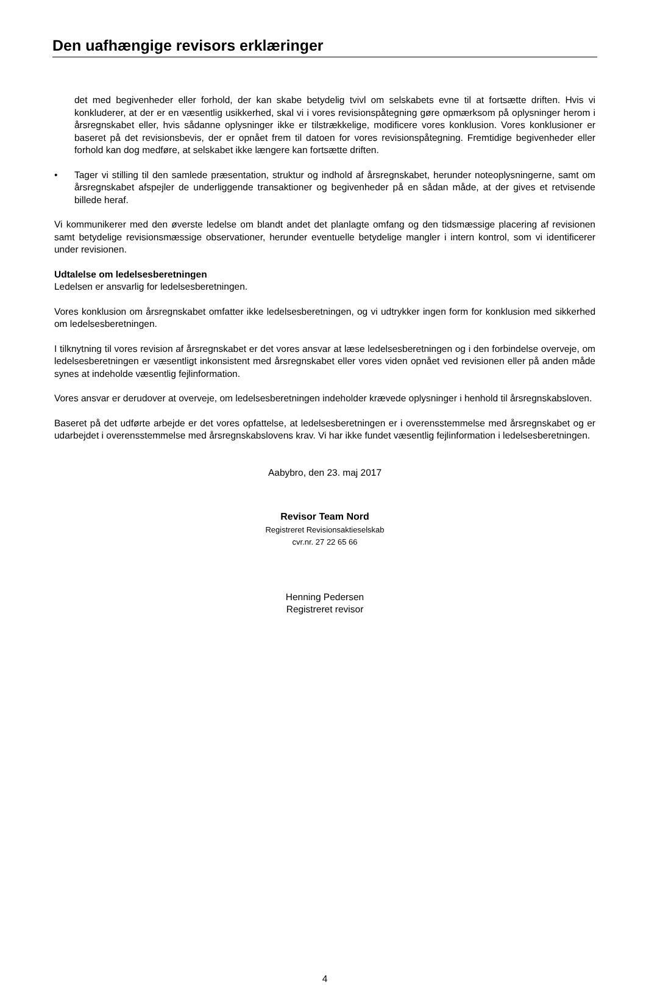Den uafhængige revisors erklæringer
det med begivenheder eller forhold, der kan skabe betydelig tvivl om selskabets evne til at fortsætte driften. Hvis vi konkluderer, at der er en væsentlig usikkerhed, skal vi i vores revisionspåtegning gøre opmærksom på oplysninger herom i årsregnskabet eller, hvis sådanne oplysninger ikke er tilstrækkelige, modificere vores konklusion. Vores konklusioner er baseret på det revisionsbevis, der er opnået frem til datoen for vores revisionspåtegning. Fremtidige begivenheder eller forhold kan dog medføre, at selskabet ikke længere kan fortsætte driften.
• Tager vi stilling til den samlede præsentation, struktur og indhold af årsregnskabet, herunder noteoplysningerne, samt om årsregnskabet afspejler de underliggende transaktioner og begivenheder på en sådan måde, at der gives et retvisende billede heraf.
Vi kommunikerer med den øverste ledelse om blandt andet det planlagte omfang og den tidsmæssige placering af revisionen samt betydelige revisionsmæssige observationer, herunder eventuelle betydelige mangler i intern kontrol, som vi identificerer under revisionen.
Udtalelse om ledelsesberetningen
Ledelsen er ansvarlig for ledelsesberetningen.
Vores konklusion om årsregnskabet omfatter ikke ledelsesberetningen, og vi udtrykker ingen form for konklusion med sikkerhed om ledelsesberetningen.
I tilknytning til vores revision af årsregnskabet er det vores ansvar at læse ledelsesberetningen og i den forbindelse overveje, om ledelsesberetningen er væsentligt inkonsistent med årsregnskabet eller vores viden opnået ved revisionen eller på anden måde synes at indeholde væsentlig fejlinformation.
Vores ansvar er derudover at overveje, om ledelsesberetningen indeholder krævede oplysninger i henhold til årsregnskabsloven.
Baseret på det udførte arbejde er det vores opfattelse, at ledelsesberetningen er i overensstemmelse med årsregnskabet og er udarbejdet i overensstemmelse med årsregnskabslovens krav. Vi har ikke fundet væsentlig fejlinformation i ledelsesberetningen.
Aabybro, den 23. maj 2017
Revisor Team Nord
Registreret Revisionsaktieselskab
cvr.nr. 27 22 65 66
Henning Pedersen
Registreret revisor
4